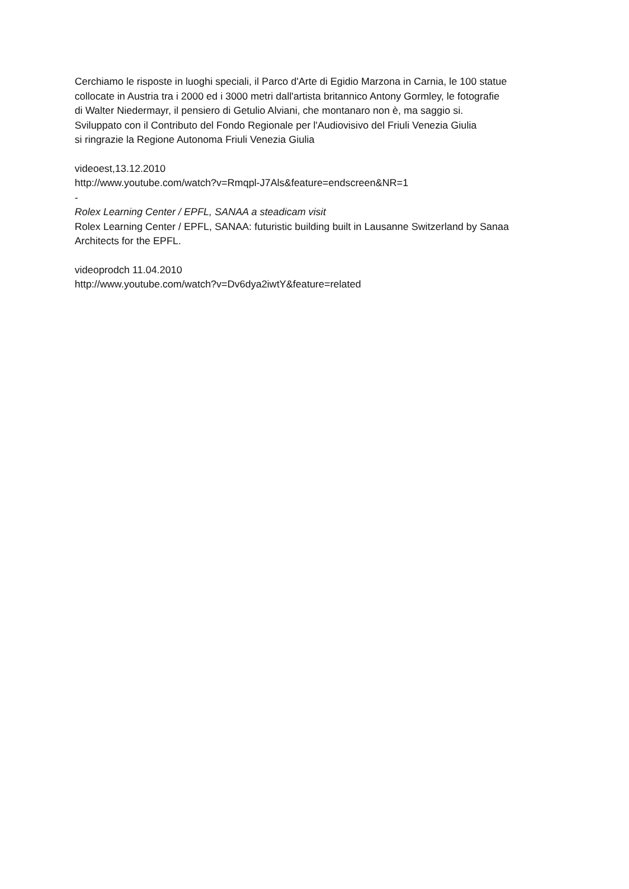Cerchiamo le risposte in luoghi speciali, il Parco d'Arte di Egidio Marzona in Carnia, le 100 statue
collocate in Austria tra i 2000 ed i 3000 metri dall'artista britannico Antony Gormley, le fotografie
di Walter Niedermayr, il pensiero di Getulio Alviani, che montanaro non è, ma saggio si.
Sviluppato con il Contributo del Fondo Regionale per l'Audiovisivo del Friuli Venezia Giulia
si ringrazie la Regione Autonoma Friuli Venezia Giulia
videoest,13.12.2010
http://www.youtube.com/watch?v=Rmqpl-J7Als&feature=endscreen&NR=1
-
Rolex Learning Center / EPFL, SANAA a steadicam visit
Rolex Learning Center / EPFL, SANAA: futuristic building built in Lausanne Switzerland by Sanaa
Architects for the EPFL.
videoprodch 11.04.2010
http://www.youtube.com/watch?v=Dv6dya2iwtY&feature=related